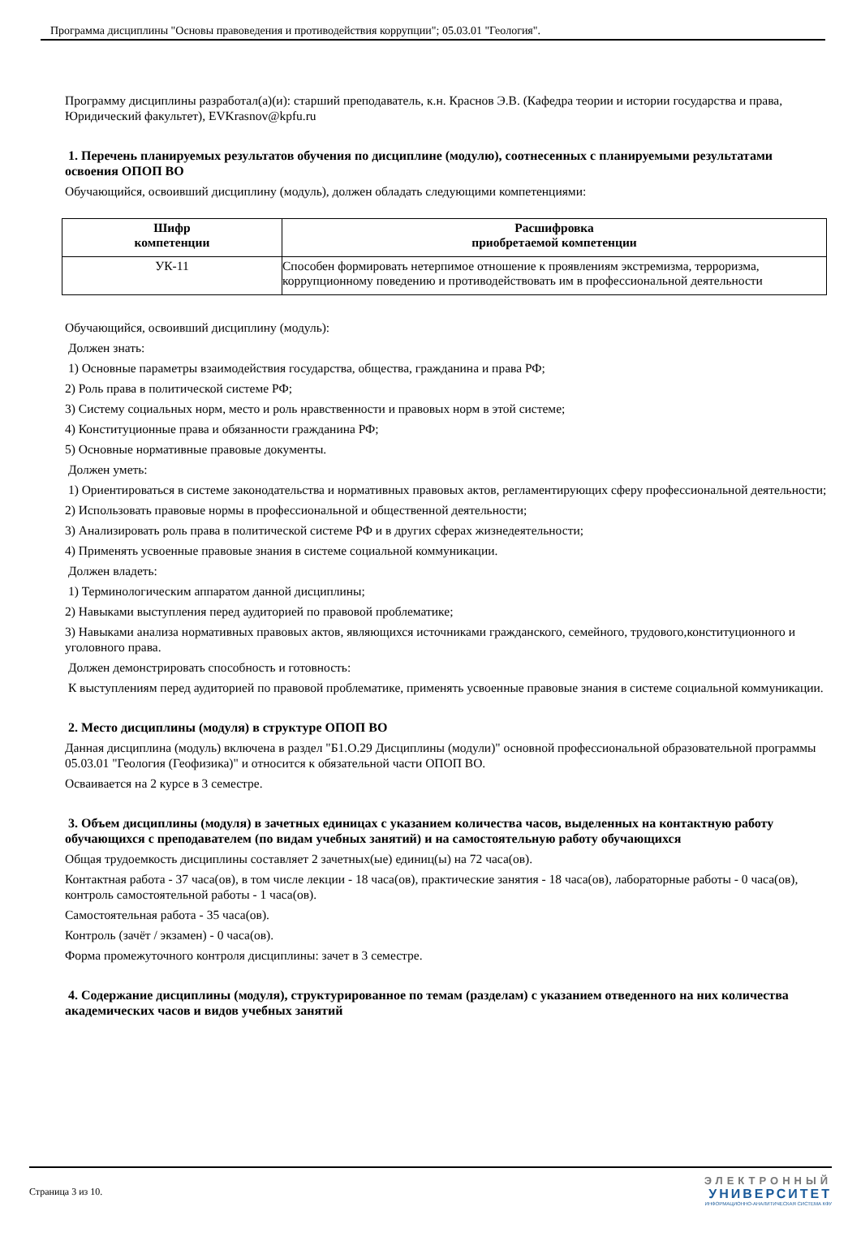Программа дисциплины "Основы правоведения и противодействия коррупции"; 05.03.01 "Геология".
Программу дисциплины разработал(а)(и): старший преподаватель, к.н. Краснов Э.В. (Кафедра теории и истории государства и права, Юридический факультет), EVKrasnov@kpfu.ru
1. Перечень планируемых результатов обучения по дисциплине (модулю), соотнесенных с планируемыми результатами освоения ОПОП ВО
Обучающийся, освоивший дисциплину (модуль), должен обладать следующими компетенциями:
| Шифр компетенции | Расшифровка приобретаемой компетенции |
| --- | --- |
| УК-11 | Способен формировать нетерпимое отношение к проявлениям экстремизма, терроризма, коррупционному поведению и противодействовать им в профессиональной деятельности |
Обучающийся, освоивший дисциплину (модуль):
Должен знать:
1) Основные параметры взаимодействия государства, общества, гражданина и права РФ;
2) Роль права в политической системе РФ;
3) Систему социальных норм, место и роль нравственности и правовых норм в этой системе;
4) Конституционные права и обязанности гражданина РФ;
5) Основные нормативные правовые документы.
Должен уметь:
1) Ориентироваться в системе законодательства и нормативных правовых актов, регламентирующих сферу профессиональной деятельности;
2) Использовать правовые нормы в профессиональной и общественной деятельности;
3) Анализировать роль права в политической системе РФ и в других сферах жизнедеятельности;
4) Применять усвоенные правовые знания в системе социальной коммуникации.
Должен владеть:
1) Терминологическим аппаратом данной дисциплины;
2) Навыками выступления перед аудиторией по правовой проблематике;
3) Навыками анализа нормативных правовых актов, являющихся источниками гражданского, семейного, трудового,конституционного и уголовного права.
Должен демонстрировать способность и готовность:
К выступлениям перед аудиторией по правовой проблематике, применять усвоенные правовые знания в системе социальной коммуникации.
2. Место дисциплины (модуля) в структуре ОПОП ВО
Данная дисциплина (модуль) включена в раздел "Б1.О.29 Дисциплины (модули)" основной профессиональной образовательной программы 05.03.01 "Геология (Геофизика)" и относится к обязательной части ОПОП ВО.
Осваивается на 2 курсе в 3 семестре.
3. Объем дисциплины (модуля) в зачетных единицах с указанием количества часов, выделенных на контактную работу обучающихся с преподавателем (по видам учебных занятий) и на самостоятельную работу обучающихся
Общая трудоемкость дисциплины составляет 2 зачетных(ые) единиц(ы) на 72 часа(ов).
Контактная работа - 37 часа(ов), в том числе лекции - 18 часа(ов), практические занятия - 18 часа(ов), лабораторные работы - 0 часа(ов), контроль самостоятельной работы - 1 часа(ов).
Самостоятельная работа - 35 часа(ов).
Контроль (зачёт / экзамен) - 0 часа(ов).
Форма промежуточного контроля дисциплины: зачет в 3 семестре.
4. Содержание дисциплины (модуля), структурированное по темам (разделам) с указанием отведенного на них количества академических часов и видов учебных занятий
Страница 3 из 10.
ЭЛЕКТРОННЫЙ
УНИВЕРСИТЕТ
ИНФОРМАЦИОННО-АНАЛИТИЧЕСКАЯ СИСТЕМА КФУ